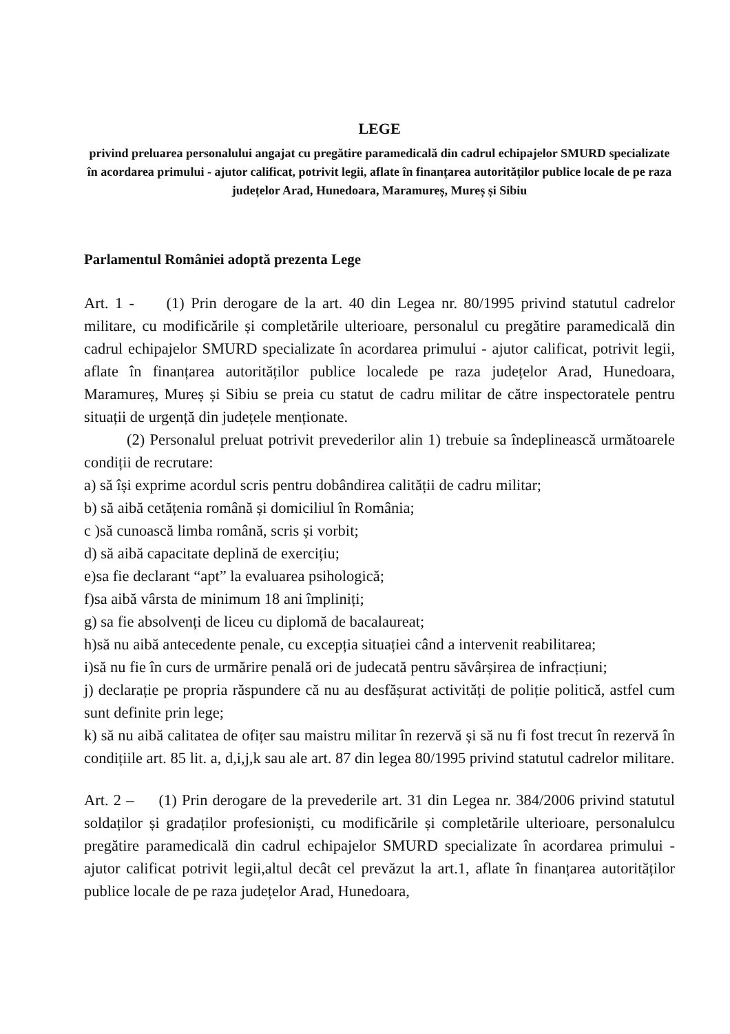LEGE
privind preluarea personalului angajat cu pregătire paramedicală din cadrul echipajelor SMURD specializate în acordarea primului - ajutor calificat, potrivit legii, aflate în finanțarea autorităților publice locale de pe raza județelor Arad, Hunedoara, Maramureș, Mureș și Sibiu
Parlamentul României adoptă prezenta Lege
Art. 1 - (1) Prin derogare de la art. 40 din Legea nr. 80/1995 privind statutul cadrelor militare, cu modificările și completările ulterioare, personalul cu pregătire paramedicală din cadrul echipajelor SMURD specializate în acordarea primului - ajutor calificat, potrivit legii, aflate în finanțarea autorităților publice localede pe raza județelor Arad, Hunedoara, Maramureș, Mureș și Sibiu se preia cu statut de cadru militar de către inspectoratele pentru situații de urgență din județele menționate.
(2) Personalul preluat potrivit prevederilor alin 1) trebuie sa îndeplinească următoarele condiții de recrutare:
a) să își exprime acordul scris pentru dobândirea calității de cadru militar;
b) să aibă cetățenia română și domiciliul în România;
c )să cunoască limba română, scris și vorbit;
d) să aibă capacitate deplină de exercițiu;
e)sa fie declarant “apt” la evaluarea psihologică;
f)sa aibă vârsta de minimum 18 ani împliniți;
g) sa fie absolvenți de liceu cu diplomă de bacalaureat;
h)să nu aibă antecedente penale, cu excepția situației când a intervenit reabilitarea;
i)să nu fie în curs de urmărire penală ori de judecată pentru săvârșirea de infracțiuni;
j) declarație pe propria răspundere că nu au desfășurat activități de poliție politică, astfel cum sunt definite prin lege;
k) să nu aibă calitatea de ofițer sau maistru militar în rezervă și să nu fi fost trecut în rezervă în condițiile art. 85 lit. a, d,i,j,k sau ale art. 87 din legea 80/1995 privind statutul cadrelor militare.
Art. 2 – (1) Prin derogare de la prevederile art. 31 din Legea nr. 384/2006 privind statutul soldaților și gradaților profesioniști, cu modificările și completările ulterioare, personalulcu pregătire paramedicală din cadrul echipajelor SMURD specializate în acordarea primului - ajutor calificat potrivit legii,altul decât cel prevăzut la art.1, aflate în finanțarea autorităților publice locale de pe raza județelor Arad, Hunedoara,